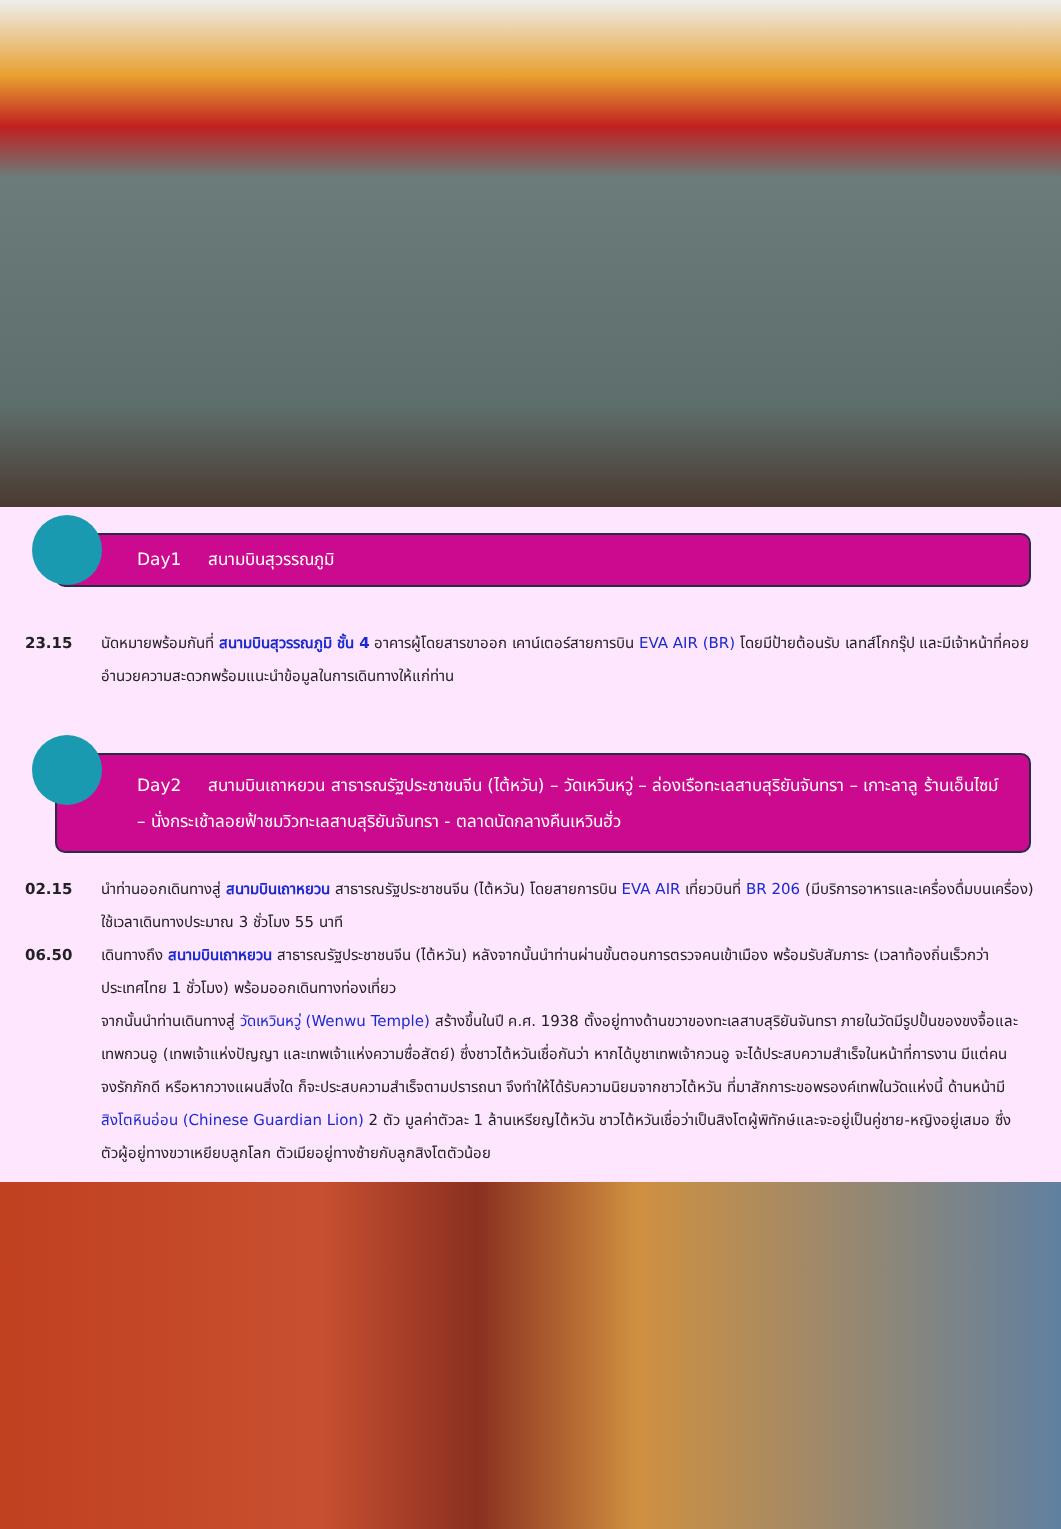Day1 สนามบินสุวรรณภูมิ
23.15 นัดหมายพร้อมกันที่ สนามบินสุวรรณภูมิ ชั้น 4 อาคารผู้โดยสารขาออก เคาน์เตอร์สายการบิน EVA AIR (BR) โดยมีป้ายต้อนรับ เลทส์โกกรุ๊ป และมีเจ้าหน้าที่คอยอำนวยความสะดวกพร้อมแนะนำข้อมูลในการเดินทางให้แก่ท่าน
Day2 สนามบินเถาหยวน สาธารณรัฐประชาชนจีน (ไต้หวัน) – วัดเหวินหวู่ – ล่องเรือทะเลสาบสุริยันจันทรา – เกาะลาลู ร้านเอ็นไซม์ – นั่งกระเช้าลอยฟ้าชมวิวทะเลสาบสุริยันจันทรา - ตลาดนัดกลางคืนเหวินฮั่ว
02.15 นำท่านออกเดินทางสู่ สนามบินเถาหยวน สาธารณรัฐประชาชนจีน (ไต้หวัน) โดยสายการบิน EVA AIR เที่ยวบินที่ BR 206 (มีบริการอาหารและเครื่องดื่มบนเครื่อง) ใช้เวลาเดินทางประมาณ 3 ชั่วโมง 55 นาที
06.50 เดินทางถึง สนามบินเถาหยวน สาธารณรัฐประชาชนจีน (ไต้หวัน) หลังจากนั้นนำท่านผ่านขั้นตอนการตรวจคนเข้าเมือง พร้อมรับสัมภาระ (เวลาท้องถิ่นเร็วกว่าประเทศไทย 1 ชั่วโมง) พร้อมออกเดินทางท่องเที่ยว
จากนั้นนำท่านเดินทางสู่ วัดเหวินหวู่ (Wenwu Temple) สร้างขึ้นในปี ค.ศ. 1938 ตั้งอยู่ทางด้านขวาของทะเลสาบสุริยันจันทรา ภายในวัดมีรูปปั้นของขงจื้อและเทพกวนอู (เทพเจ้าแห่งปัญญา และเทพเจ้าแห่งความซื่อสัตย์) ซึ่งชาวไต้หวันเชื่อกันว่า หากได้บูชาเทพเจ้ากวนอู จะได้ประสบความสำเร็จในหน้าที่การงาน มีแต่คนจงรักภักดี หรือหากวางแผนสิ่งใด ก็จะประสบความสำเร็จตามปรารถนา จึงทำให้ได้รับความนิยมจากชาวไต้หวัน ที่มาสักการะขอพรองค์เทพในวัดแห่งนี้ ด้านหน้ามี สิงโตหินอ่อน (Chinese Guardian Lion) 2 ตัว มูลค่าตัวละ 1 ล้านเหรียญไต้หวัน ชาวไต้หวันเชื่อว่าเป็นสิงโตผู้พิทักษ์และจะอยู่เป็นคู่ชาย-หญิงอยู่เสมอ ซึ่งตัวผู้อยู่ทางขวาเหยียบลูกโลก ตัวเมียอยู่ทางซ้ายกับลูกสิงโตตัวน้อย